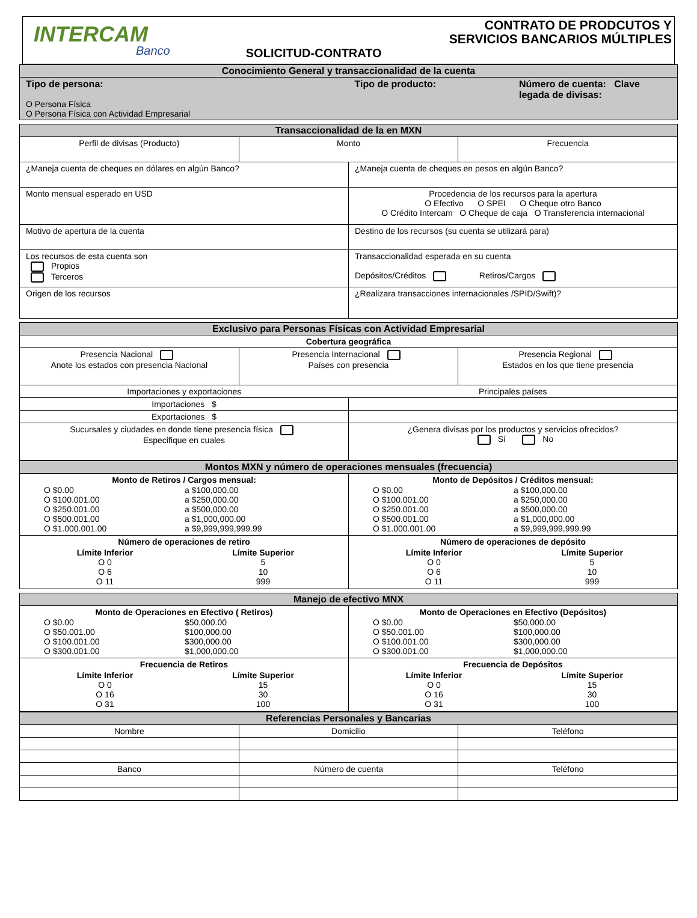INTERCAM
Banco
SOLICITUD-CONTRATO
CONTRATO DE PRODCUTOS Y
SERVICIOS BANCARIOS MÚLTIPLES
| Conocimiento General y transaccionalidad de la cuenta | | |
| --- | --- | --- |
| Tipo de persona: O Persona Física O Persona Física con Actividad Empresarial | Tipo de producto: | Número de cuenta: Clave legada de divisas: |
| Transaccionalidad de la en MXN | | | |
| --- | --- | --- | --- |
| Perfil de divisas (Producto) | Monto | | Frecuencia |
| ¿Maneja cuenta de cheques en dólares en algún Banco? | | ¿Maneja cuenta de cheques en pesos en algún Banco? | |
| Monto mensual esperado en USD | | Procedencia de los recursos para la apertura O Efectivo O SPEI O Cheque otro Banco O Crédito Intercam O Cheque de caja O Transferencia internacional | |
| Motivo de apertura de la cuenta | | Destino de los recursos (su cuenta se utilizará para) | |
| Los recursos de esta cuenta son Propios Terceros | | Transaccionalidad esperada en su cuenta Depósitos/Créditos Retiros/Cargos | |
| Origen de los recursos | | ¿Realizara transacciones internacionales /SPID/Swift)? | |
| Exclusivo para Personas Físicas con Actividad Empresarial | | | |
| --- | --- | --- | --- |
| Cobertura geográfica | | | |
| Presencia Nacional Anote los estados con presencia Nacional | Presencia Internacional Países con presencia | | Presencia Regional Estados en los que tiene presencia |
| Importaciones y exportaciones | | Principales países | |
| Importaciones $ | | | |
| Exportaciones $ | | | |
| Sucursales y ciudades en donde tiene presencia física Especifique en cuales | | ¿Genera divisas por los productos y servicios ofrecidos? Sí No | |
| Montos MXN y número de operaciones mensuales (frecuencia) | |
| --- | --- |
| Monto de Retiros / Cargos mensual: / O $0.00 O $100.001.00 O $250.001.00 O $500.001.00 O $1.000.001.00 / a $100,000.00 a $250,000.00 a $500,000.00 a $1,000,000.00 a $9,999,999,999.99 / | Monto de Depósitos / Créditos mensual: / O $0.00 O $100.001.00 O $250.001.00 O $500.001.00 O $1.000.001.00 / a $100,000.00 a $250,000.00 a $500,000.00 a $1,000,000.00 a $9,999,999,999.99 / |
| Número de operaciones de retiro / Límite Inferior O 0 O 6 O 11 / Límite Superior 5 10 999 / | Número de operaciones de depósito / Límite Inferior O 0 O 6 O 11 / Límite Superior 5 10 999 / |
| Manejo de efectivo MNX | |
| --- | --- |
| Monto de Operaciones en Efectivo ( Retiros) / O $0.00 O $50.001.00 O $100.001.00 O $300.001.00 / $50,000.00 $100,000.00 $300,000.00 $1,000,000.00 / | Monto de Operaciones en Efectivo (Depósitos) / O $0.00 O $50.001.00 O $100.001.00 O $300.001.00 / $50,000.00 $100,000.00 $300,000.00 $1,000,000.00 / |
| Frecuencia de Retiros / Límite Inferior O 0 O 16 O 31 / Límite Superior 15 30 100 / | Frecuencia de Depósitos / Límite Inferior O 0 O 16 O 31 / Límite Superior 15 30 100 / |
| Referencias Personales y Bancarias | | |
| --- | --- | --- |
| Nombre | Domicilio | Teléfono |
| Banco | Número de cuenta | Teléfono |